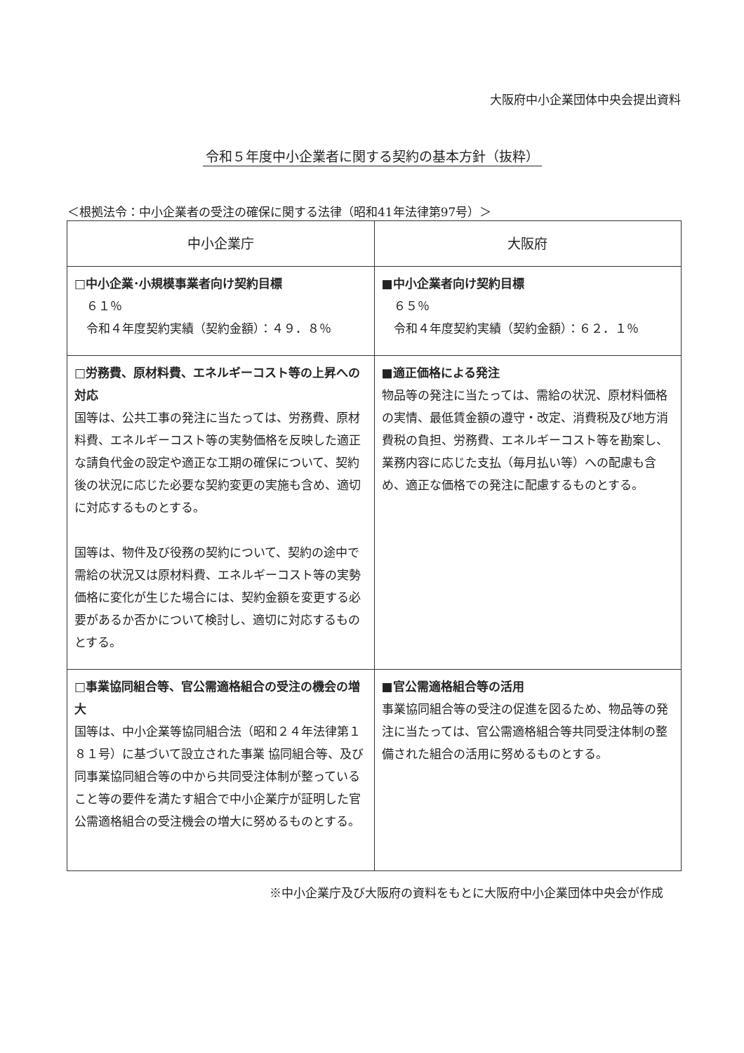大阪府中小企業団体中央会提出資料
令和５年度中小企業者に関する契約の基本方針（抜粋）
＜根拠法令：中小企業者の受注の確保に関する法律（昭和41年法律第97号）＞
| 中小企業庁 | 大阪府 |
| --- | --- |
| □中小企業･小規模事業者向け契約目標 ６１％ 令和４年度契約実績（契約金額）：４９．８％ | ■中小企業者向け契約目標 ６５％ 令和４年度契約実績（契約金額）：６２．１％ |
| □労務費、原材料費、エネルギーコスト等の上昇への対応 国等は、公共工事の発注に当たっては、労務費、原材料費、エネルギーコスト等の実勢価格を反映した適正な請負代金の設定や適正な工期の確保について、契約後の状況に応じた必要な契約変更の実施も含め、適切に対応するものとする。 国等は、物件及び役務の契約について、契約の途中で需給の状況又は原材料費、エネルギーコスト等の実勢価格に変化が生じた場合には、契約金額を変更する必要があるか否かについて検討し、適切に対応するものとする。 | ■適正価格による発注 物品等の発注に当たっては、需給の状況、原材料価格の実情、最低賃金額の遵守・改定、消費税及び地方消費税の負担、労務費、エネルギーコスト等を勘案し、業務内容に応じた支払（毎月払い等）への配慮も含め、適正な価格での発注に配慮するものとする。 |
| □事業協同組合等、官公需適格組合の受注の機会の増大 国等は、中小企業等協同組合法（昭和２４年法律第１８１号）に基づいて設立された事業 協同組合等、及び同事業協同組合等の中から共同受注体制が整っていること等の要件を満たす組合で中小企業庁が証明した官公需適格組合の受注機会の増大に努めるものとする。 | ■官公需適格組合等の活用 事業協同組合等の受注の促進を図るため、物品等の発注に当たっては、官公需適格組合等共同受注体制の整備された組合の活用に努めるものとする。 |
※中小企業庁及び大阪府の資料をもとに大阪府中小企業団体中央会が作成